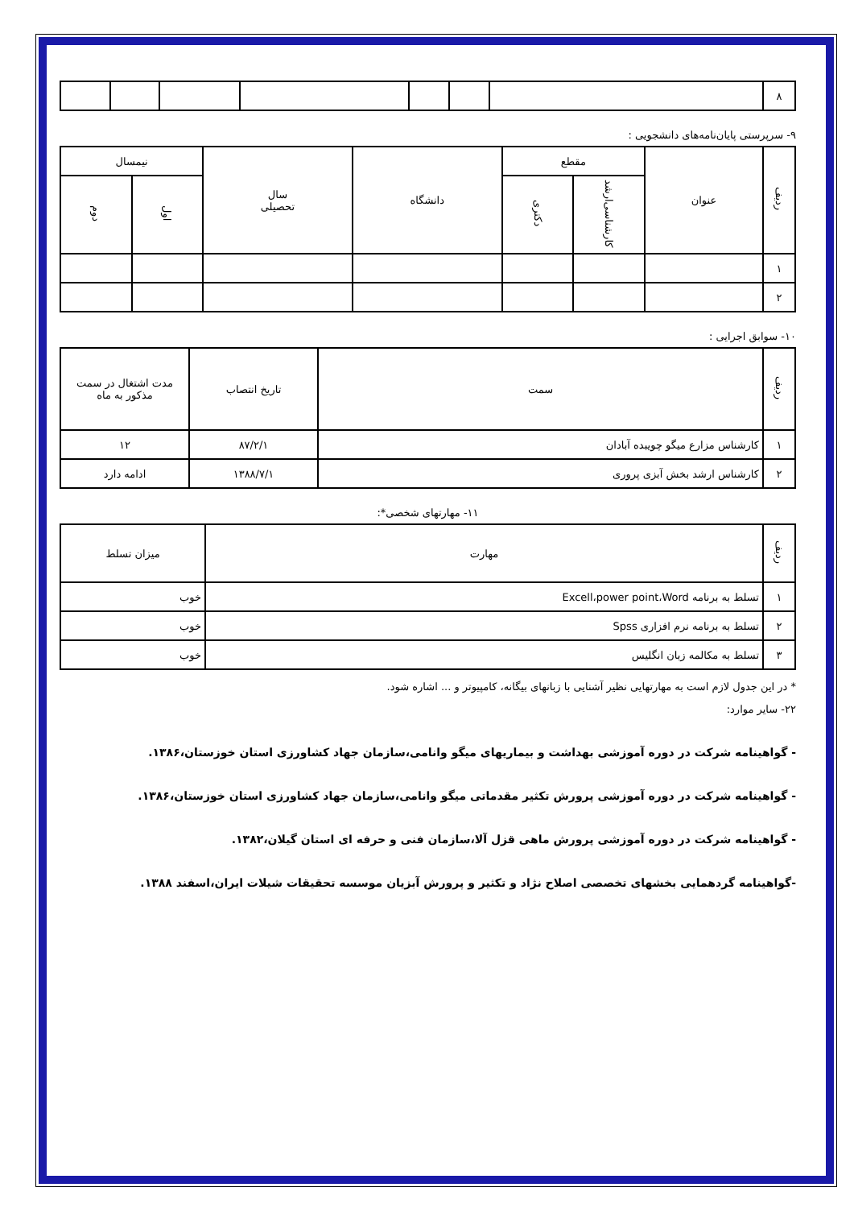| ۸ | | | | | | | |
۹- سرپرستی پایان‌نامه‌های دانشجویی :
| ردیف | عنوان | مقطع | | دانشگاه | سال تحصیلی | نیمسال | |
| --- | --- | --- | --- | --- | --- | --- | --- |
| | | کارشناسی‌ارشد | دکتری | | | اول | دوم |
| ۱ | | | | | | | |
| ۲ | | | | | | | |
۱۰- سوابق اجرایی :
| ردیف | سمت | تاریخ انتصاب | مدت اشتغال در سمت مذکور به ماه |
| --- | --- | --- | --- |
| ۱ | کارشناس مزارع میگو چویبده آبادان | ۸۷/۲/۱ | ۱۲ |
| ۲ | کارشناس ارشد بخش آبزی پروری | ۱۳۸۸/۷/۱ | ادامه دارد |
۱۱- مهارتهای شخصی*:
| ردیف | مهارت | میزان تسلط |
| --- | --- | --- |
| ۱ | تسلط به برنامه Excell،power point،Word | خوب |
| ۲ | تسلط به برنامه نرم افزاری Spss | خوب |
| ۳ | تسلط به مکالمه زبان انگلیس | خوب |
* در این جدول لازم است به مهارتهایی نظیر آشنایی با زبانهای بیگانه، کامپیوتر و ... اشاره شود.
۲۲- سایر موارد:
- گواهینامه شرکت در دوره آموزشی بهداشت و بیماریهای میگو وانامی،سازمان جهاد کشاورزی استان خوزستان،۱۳۸۶.
- گواهینامه شرکت در دوره آموزشی پرورش تکثیر مقدماتی میگو وانامی،سازمان جهاد کشاورزی استان خوزستان،۱۳۸۶.
- گواهینامه شرکت در دوره آموزشی پرورش ماهی قزل آلا،سازمان فنی و حرفه ای استان گیلان،۱۳۸۲.
-گواهینامه گردهمایی بخشهای تخصصی اصلاح نژاد و تکثیر و پرورش آبزیان موسسه تحقیقات شیلات ایران،اسفند ۱۳۸۸.